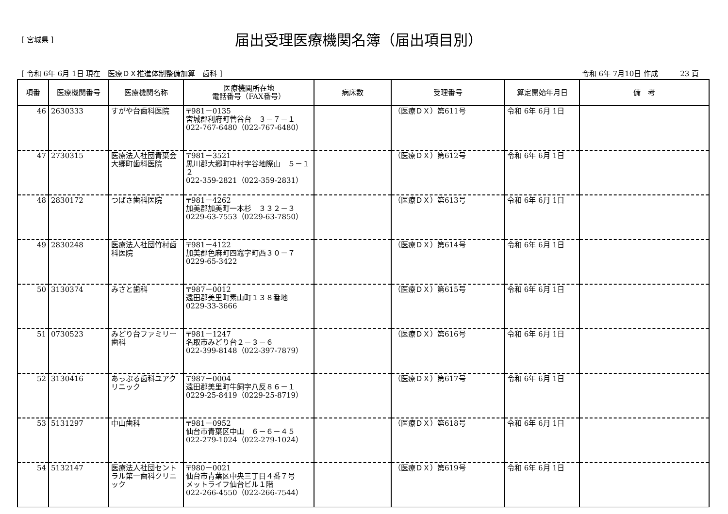[ 宮城県 ]
届出受理医療機関名簿（届出項目別）
[ 令和 6年 6月 1日 現在　医療ＤＸ推進体制整備加算　歯科 ] 令和 6年 7月10日 作成　　　23 頁
| 項番 | 医療機関番号 | 医療機関名称 | 医療機関所在地 電話番号（FAX番号） | 病床数 | 受理番号 | 算定開始年月日 | 備 考 |
| --- | --- | --- | --- | --- | --- | --- | --- |
| 46 | 2630333 | すがや台歯科医院 | 〒981－0135 宮城郡利府町菅谷台 ３－７－１ 022-767-6480（022-767-6480） | | （医療ＤＸ）第611号 | 令和 6年 6月 1日 | |
| 47 | 2730315 | 医療法人社団青葉会大郷町歯科医院 | 〒981－3521 黒川郡大郷町中村字谷地際山 ５－１２ 022-359-2821（022-359-2831） | | （医療ＤＸ）第612号 | 令和 6年 6月 1日 | |
| 48 | 2830172 | つばさ歯科医院 | 〒981－4262 加美郡加美町一本杉 ３３２－３ 0229-63-7553（0229-63-7850） | | （医療ＤＸ）第613号 | 令和 6年 6月 1日 | |
| 49 | 2830248 | 医療法人社団竹村歯科医院 | 〒981－4122 加美郡色麻町四竈字町西３０－７ 0229-65-3422 | | （医療ＤＸ）第614号 | 令和 6年 6月 1日 | |
| 50 | 3130374 | みさと歯科 | 〒987－0012 遠田郡美里町素山町１３８番地 0229-33-3666 | | （医療ＤＸ）第615号 | 令和 6年 6月 1日 | |
| 51 | 0730523 | みどり台ファミリー歯科 | 〒981－1247 名取市みどり台２－３－６ 022-399-8148（022-397-7879） | | （医療ＤＸ）第616号 | 令和 6年 6月 1日 | |
| 52 | 3130416 | あっぷる歯科ユアクリニック | 〒987－0004 遠田郡美里町牛飼字八反８６－１ 0229-25-8419（0229-25-8719） | | （医療ＤＸ）第617号 | 令和 6年 6月 1日 | |
| 53 | 5131297 | 中山歯科 | 〒981－0952 仙台市青葉区中山 ６－６－４５ 022-279-1024（022-279-1024） | | （医療ＤＸ）第618号 | 令和 6年 6月 1日 | |
| 54 | 5132147 | 医療法人社団セントラル第一歯科クリニック | 〒980－0021 仙台市青葉区中央三丁目４番７号 メットライフ仙台ビル１階 022-266-4550（022-266-7544） | | （医療ＤＸ）第619号 | 令和 6年 6月 1日 | |